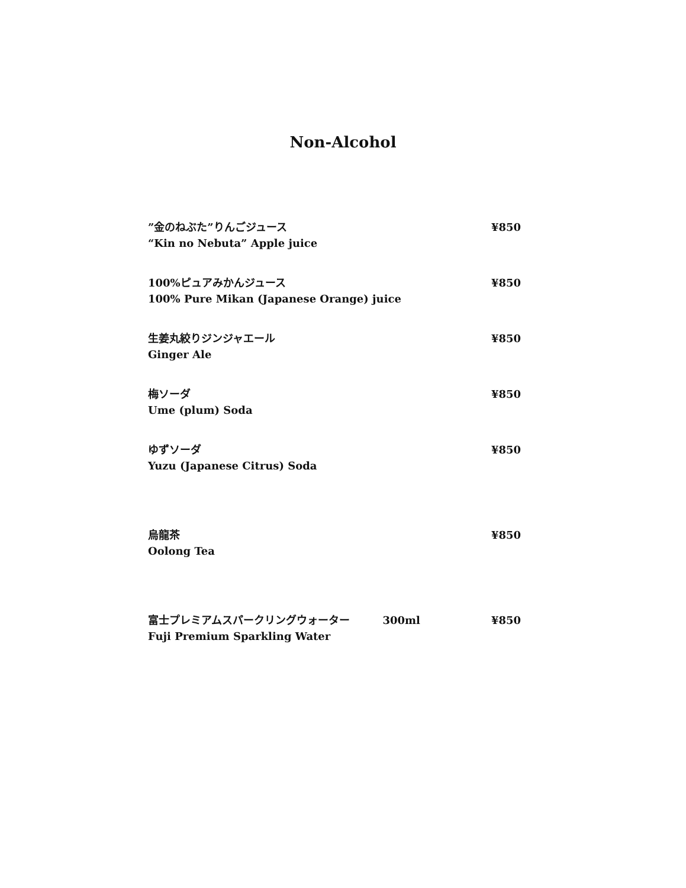Non-Alcohol
”金のねぶた”りんごジュース ¥850
“Kin no Nebuta” Apple juice
100%ピュアみかんジュース ¥850
100% Pure Mikan (Japanese Orange) juice
生姜丸絞りジンジャエール ¥850
Ginger Ale
梅ソーダ ¥850
Ume (plum) Soda
ゆずソーダ ¥850
Yuzu (Japanese Citrus) Soda
烏龍茶 ¥850
Oolong Tea
富士プレミアムスパークリングウォーター 300ml ¥850
Fuji Premium Sparkling Water